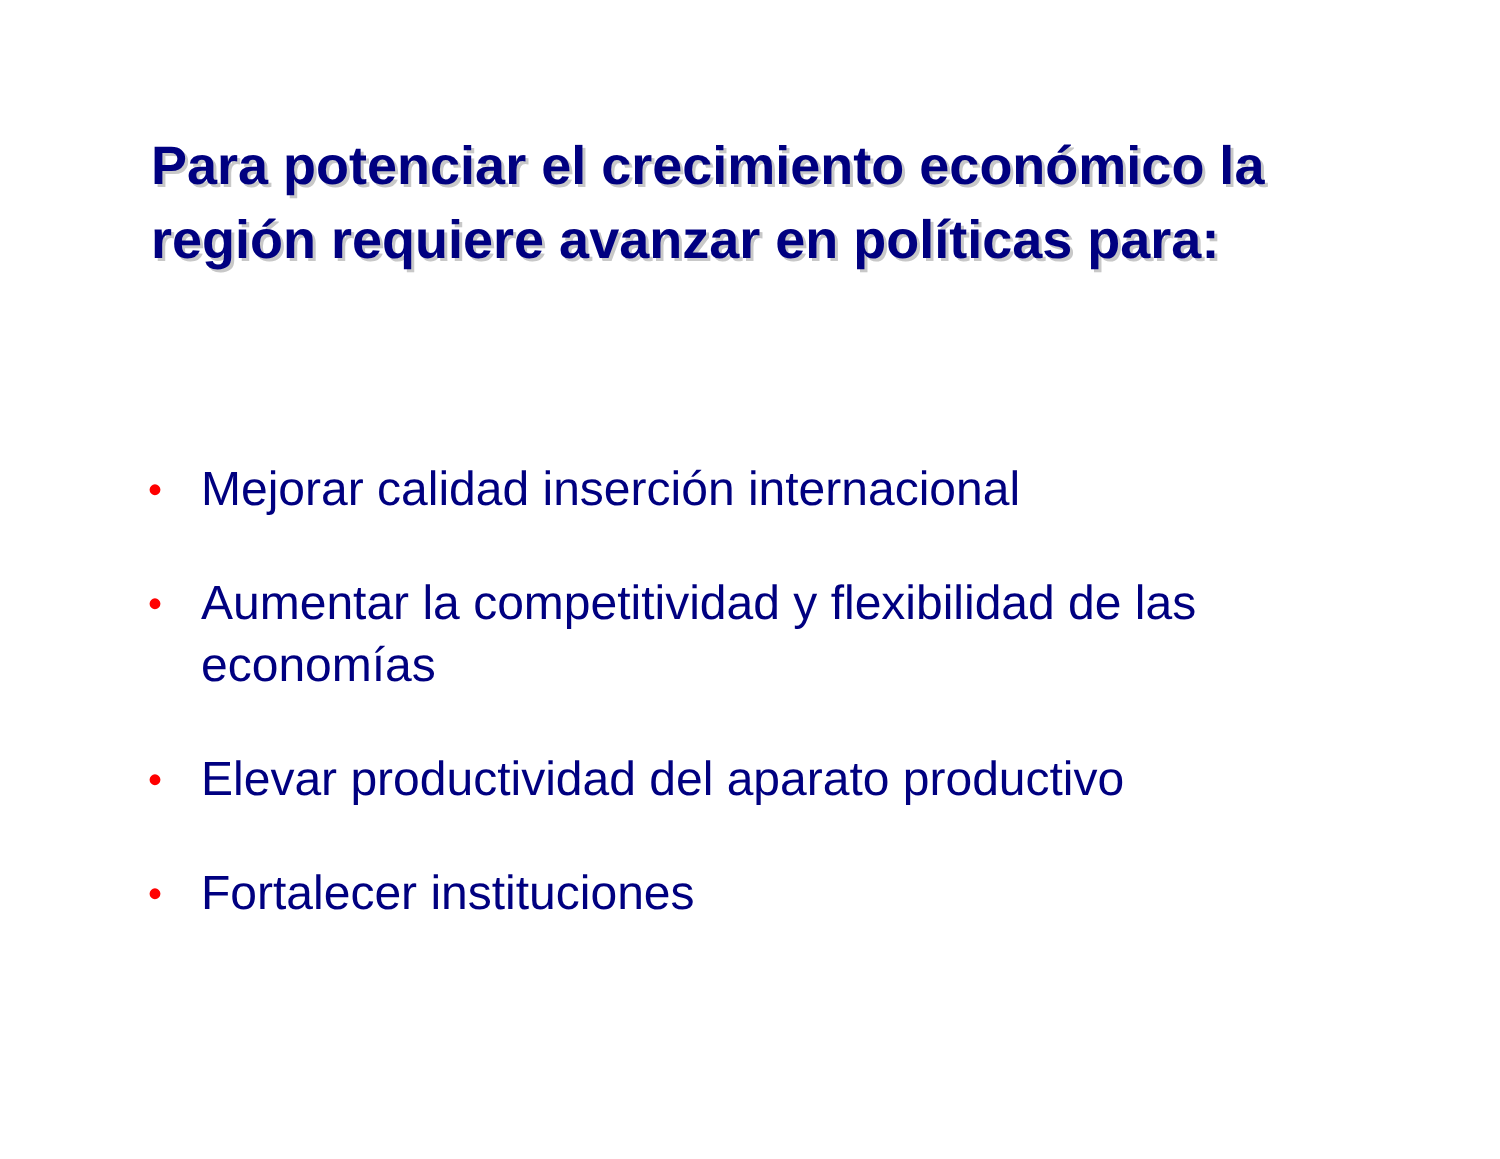Para potenciar el crecimiento económico la región requiere avanzar en políticas para:
• Mejorar calidad inserción internacional
• Aumentar la competitividad y flexibilidad de las economías
• Elevar productividad del aparato productivo
• Fortalecer instituciones